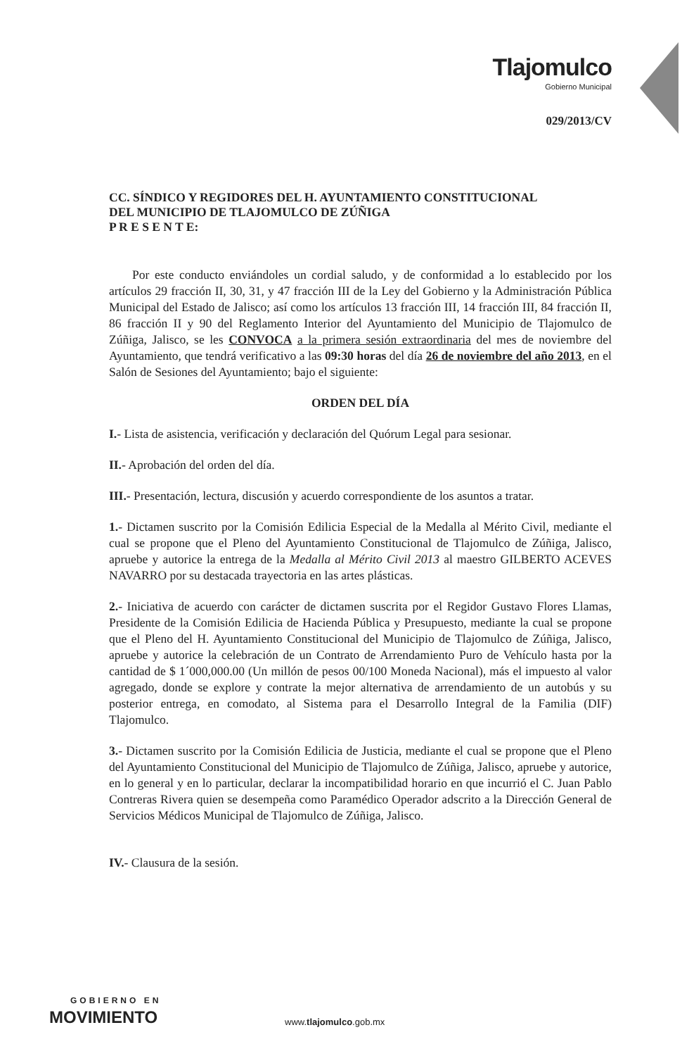Tlajomulco
Gobierno Municipal
029/2013/CV
CC. SÍNDICO Y REGIDORES DEL H. AYUNTAMIENTO CONSTITUCIONAL
DEL MUNICIPIO DE TLAJOMULCO DE ZÚÑIGA
P R E S E N T E:
Por este conducto enviándoles un cordial saludo, y de conformidad a lo establecido por los artículos 29 fracción II, 30, 31, y 47 fracción III de la Ley del Gobierno y la Administración Pública Municipal del Estado de Jalisco; así como los artículos 13 fracción III, 14 fracción III, 84 fracción II, 86 fracción II y 90 del Reglamento Interior del Ayuntamiento del Municipio de Tlajomulco de Zúñiga, Jalisco, se les CONVOCA a la primera sesión extraordinaria del mes de noviembre del Ayuntamiento, que tendrá verificativo a las 09:30 horas del día 26 de noviembre del año 2013, en el Salón de Sesiones del Ayuntamiento; bajo el siguiente:
ORDEN DEL DÍA
I.- Lista de asistencia, verificación y declaración del Quórum Legal para sesionar.
II.- Aprobación del orden del día.
III.- Presentación, lectura, discusión y acuerdo correspondiente de los asuntos a tratar.
1.- Dictamen suscrito por la Comisión Edilicia Especial de la Medalla al Mérito Civil, mediante el cual se propone que el Pleno del Ayuntamiento Constitucional de Tlajomulco de Zúñiga, Jalisco, apruebe y autorice la entrega de la Medalla al Mérito Civil 2013 al maestro GILBERTO ACEVES NAVARRO por su destacada trayectoria en las artes plásticas.
2.- Iniciativa de acuerdo con carácter de dictamen suscrita por el Regidor Gustavo Flores Llamas, Presidente de la Comisión Edilicia de Hacienda Pública y Presupuesto, mediante la cual se propone que el Pleno del H. Ayuntamiento Constitucional del Municipio de Tlajomulco de Zúñiga, Jalisco, apruebe y autorice la celebración de un Contrato de Arrendamiento Puro de Vehículo hasta por la cantidad de $ 1´000,000.00 (Un millón de pesos 00/100 Moneda Nacional), más el impuesto al valor agregado, donde se explore y contrate la mejor alternativa de arrendamiento de un autobús y su posterior entrega, en comodato, al Sistema para el Desarrollo Integral de la Familia (DIF) Tlajomulco.
3.- Dictamen suscrito por la Comisión Edilicia de Justicia, mediante el cual se propone que el Pleno del Ayuntamiento Constitucional del Municipio de Tlajomulco de Zúñiga, Jalisco, apruebe y autorice, en lo general y en lo particular, declarar la incompatibilidad horario en que incurrió el C. Juan Pablo Contreras Rivera quien se desempeña como Paramédico Operador adscrito a la Dirección General de Servicios Médicos Municipal de Tlajomulco de Zúñiga, Jalisco.
IV.- Clausura de la sesión.
GOBIERNO EN
MOVIMIENTO
www.tlajomulco.gob.mx